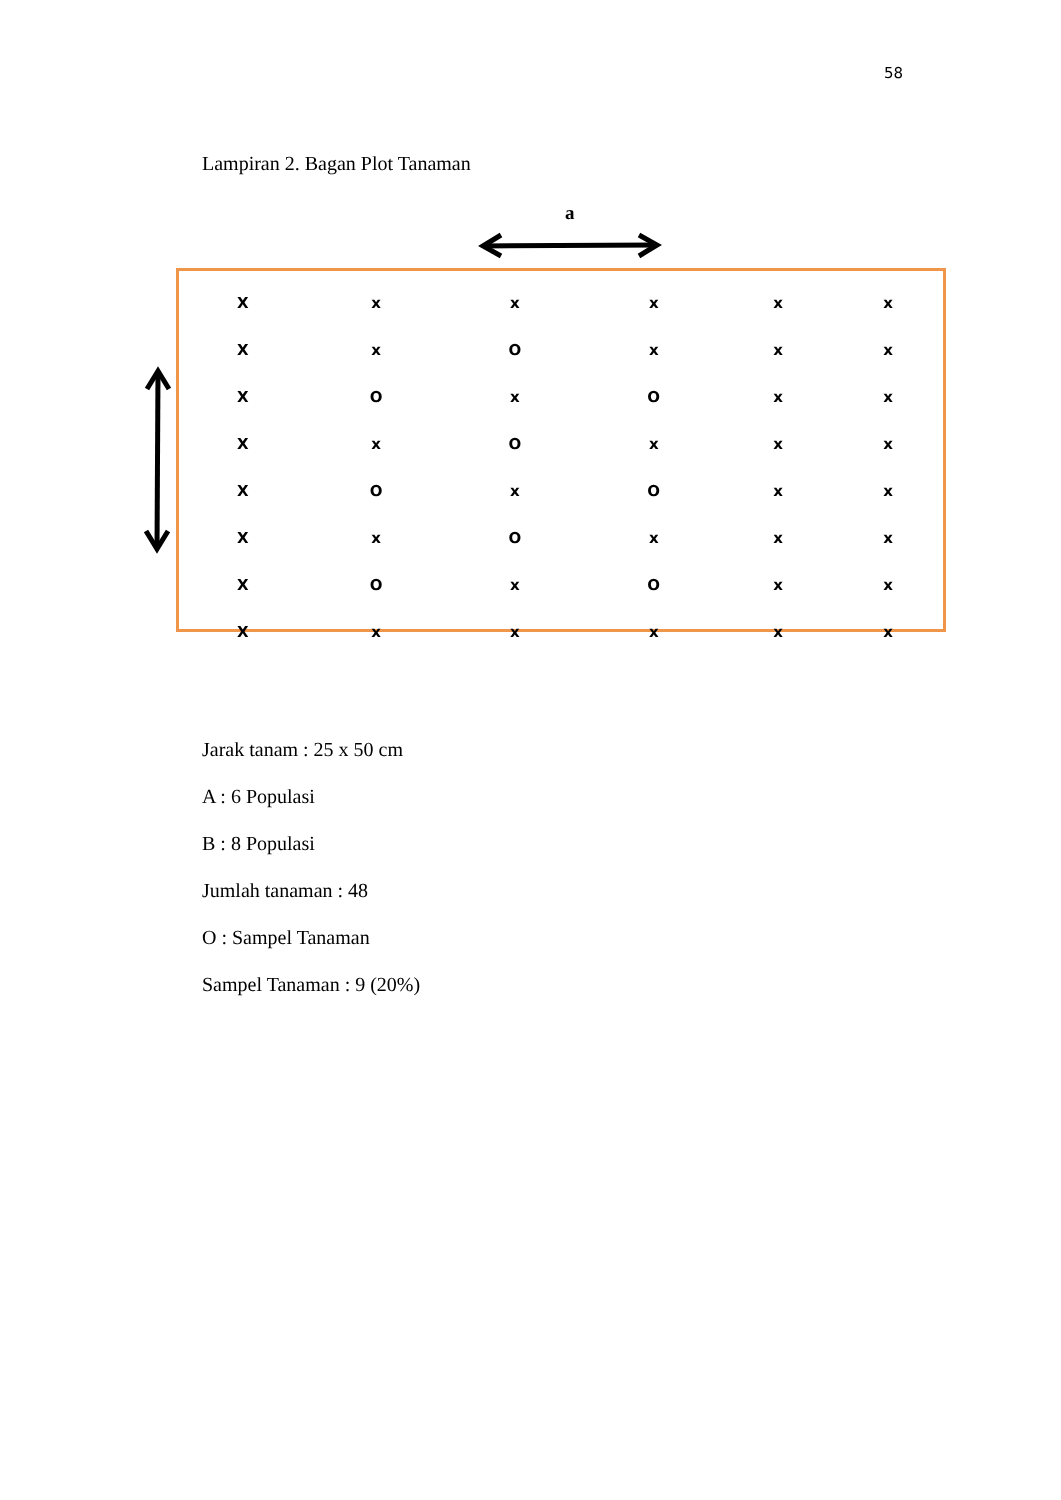58
Lampiran 2. Bagan Plot Tanaman
a
| X | x | x | x | x | x |
| X | x | O | x | x | x |
| X | O | x | O | x | x |
| X | x | O | x | x | x |
| X | O | x | O | x | x |
| X | x | O | x | x | x |
| X | O | x | O | x | x |
| X | x | x | x | x | x |
Jarak tanam : 25 x 50 cm
A : 6 Populasi
B : 8 Populasi
Jumlah tanaman : 48
O : Sampel Tanaman
Sampel Tanaman : 9 (20%)